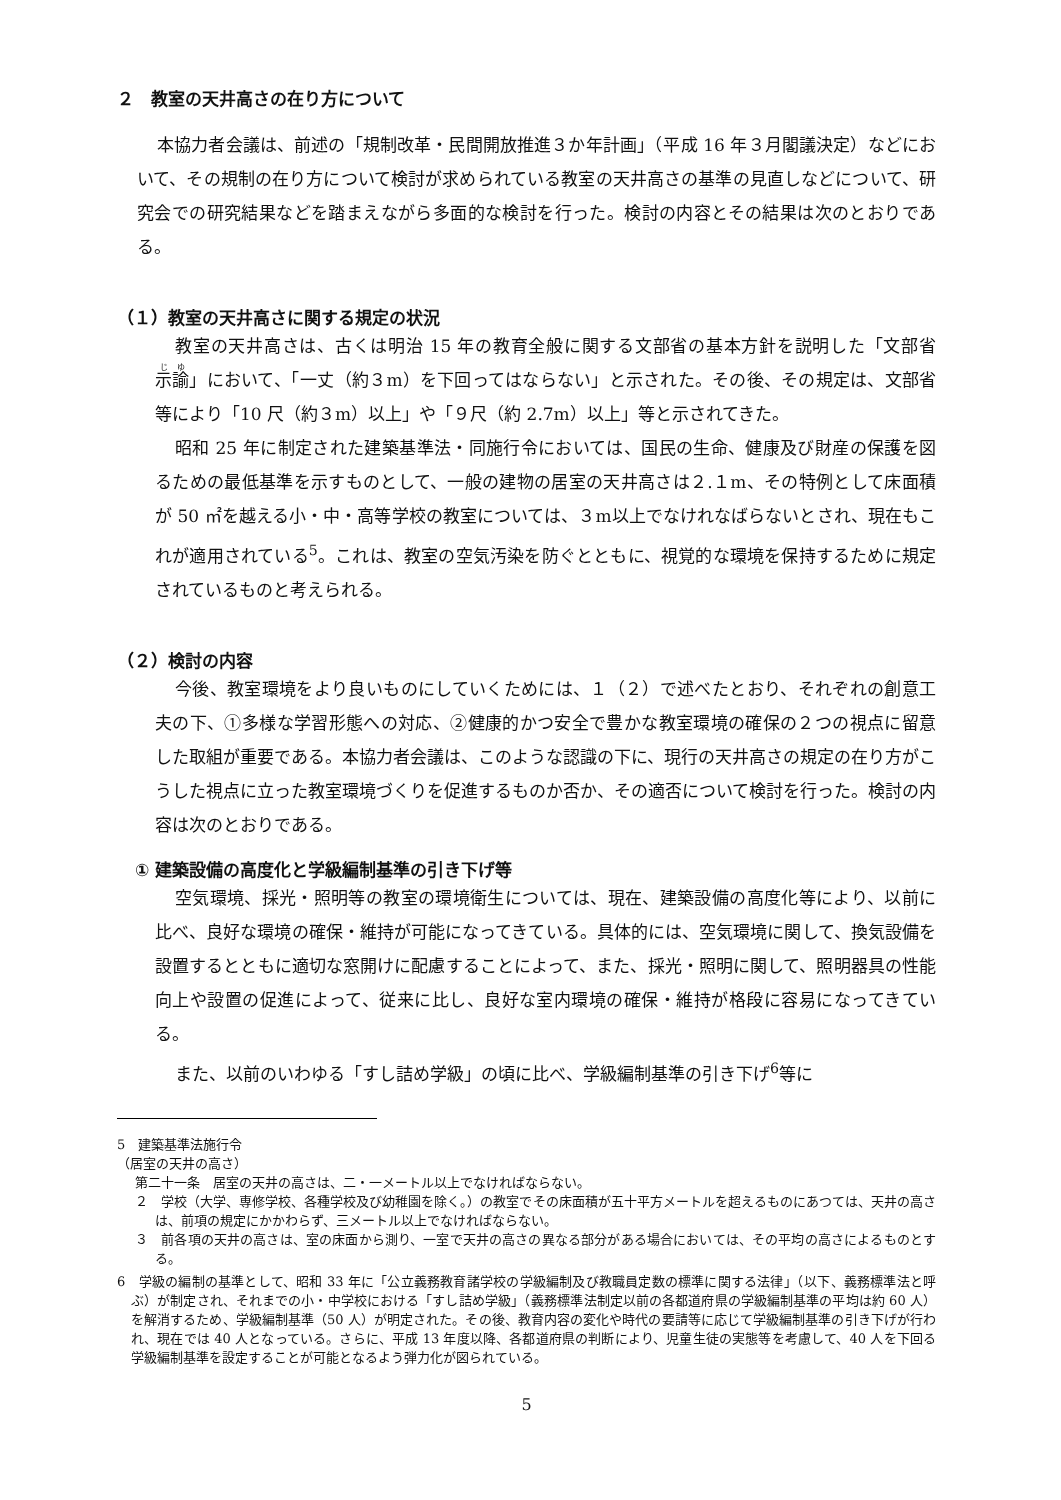２　教室の天井高さの在り方について
本協力者会議は、前述の「規制改革・民間開放推進３か年計画」（平成 16 年３月閣議決定）などにおいて、その規制の在り方について検討が求められている教室の天井高さの基準の見直しなどについて、研究会での研究結果などを踏まえながら多面的な検討を行った。検討の内容とその結果は次のとおりである。
（１）教室の天井高さに関する規定の状況
教室の天井高さは、古くは明治 15 年の教育全般に関する文部省の基本方針を説明した「文部省示諭」において、「一丈（約３m）を下回ってはならない」と示された。その後、その規定は、文部省等により「10 尺（約３m）以上」や「９尺（約 2.7m）以上」等と示されてきた。
昭和 25 年に制定された建築基準法・同施行令においては、国民の生命、健康及び財産の保護を図るための最低基準を示すものとして、一般の建物の居室の天井高さは２.１m、その特例として床面積が 50 ㎡を越える小・中・高等学校の教室については、３m以上でなけれなばらないとされ、現在もこれが適用されている<sup>5</sup>。これは、教室の空気汚染を防ぐとともに、視覚的な環境を保持するために規定されているものと考えられる。
（２）検討の内容
今後、教室環境をより良いものにしていくためには、１（２）で述べたとおり、それぞれの創意工夫の下、①多様な学習形態への対応、②健康的かつ安全で豊かな教室環境の確保の２つの視点に留意した取組が重要である。本協力者会議は、このような認識の下に、現行の天井高さの規定の在り方がこうした視点に立った教室環境づくりを促進するものか否か、その適否について検討を行った。検討の内容は次のとおりである。
① 建築設備の高度化と学級編制基準の引き下げ等
空気環境、採光・照明等の教室の環境衛生については、現在、建築設備の高度化等により、以前に比べ、良好な環境の確保・維持が可能になってきている。具体的には、空気環境に関して、換気設備を設置するとともに適切な窓開けに配慮することによって、また、採光・照明に関して、照明器具の性能向上や設置の促進によって、従来に比し、良好な室内環境の確保・維持が格段に容易になってきている。
また、以前のいわゆる「すし詰め学級」の頃に比べ、学級編制基準の引き下げ<sup>6</sup>等に
5　建築基準法施行令
（居室の天井の高さ）
第二十一条　居室の天井の高さは、二・一メートル以上でなければならない。
２　学校（大学、専修学校、各種学校及び幼稚園を除く。）の教室でその床面積が五十平方メートルを超えるものにあつては、天井の高さは、前項の規定にかかわらず、三メートル以上でなければならない。
３　前各項の天井の高さは、室の床面から測り、一室で天井の高さの異なる部分がある場合においては、その平均の高さによるものとする。
6　学級の編制の基準として、昭和 33 年に「公立義務教育諸学校の学級編制及び教職員定数の標準に関する法律」（以下、義務標準法と呼ぶ）が制定され、それまでの小・中学校における「すし詰め学級」（義務標準法制定以前の各都道府県の学級編制基準の平均は約 60 人）を解消するため、学級編制基準（50 人）が明定された。その後、教育内容の変化や時代の要請等に応じて学級編制基準の引き下げが行われ、現在では 40 人となっている。さらに、平成 13 年度以降、各都道府県の判断により、児童生徒の実態等を考慮して、40 人を下回る学級編制基準を設定することが可能となるよう弾力化が図られている。
5